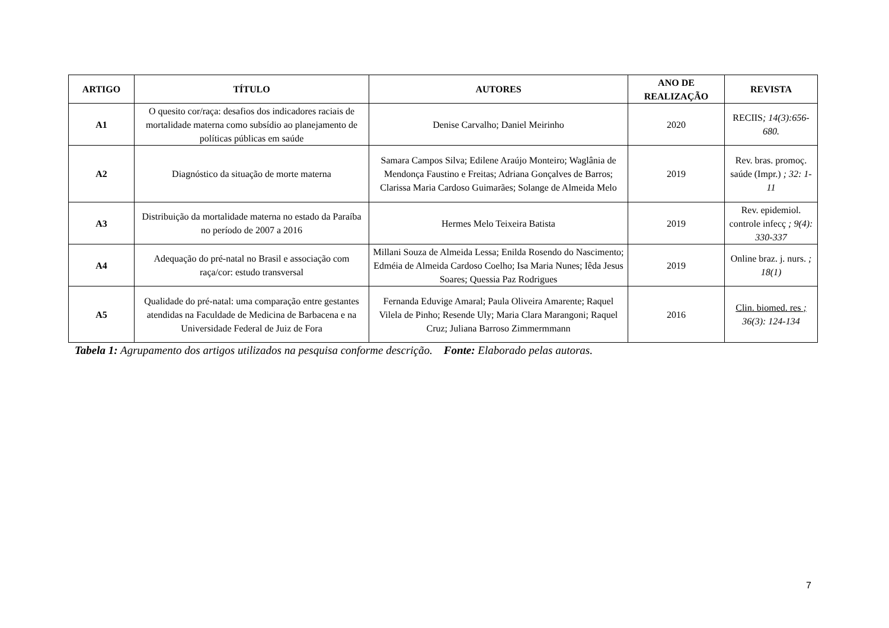| ARTIGO | TÍTULO | AUTORES | ANO DE REALIZAÇÃO | REVISTA |
| --- | --- | --- | --- | --- |
| A1 | O quesito cor/raça: desafios dos indicadores raciais de mortalidade materna como subsídio ao planejamento de políticas públicas em saúde | Denise Carvalho; Daniel Meirinho | 2020 | RECIIS ; 14(3):656-680. |
| A2 | Diagnóstico da situação de morte materna | Samara Campos Silva; Edilene Araújo Monteiro; Waglânia de Mendonça Faustino e Freitas; Adriana Gonçalves de Barros; Clarissa Maria Cardoso Guimarães; Solange de Almeida Melo | 2019 | Rev. bras. promoç. saúde (Impr.) ; 32: 1-11 |
| A3 | Distribuição da mortalidade materna no estado da Paraíba no período de 2007 a 2016 | Hermes Melo Teixeira Batista | 2019 | Rev. epidemiol. controle infecç ; 9(4): 330-337 |
| A4 | Adequação do pré-natal no Brasil e associação com raça/cor: estudo transversal | Millani Souza de Almeida Lessa; Enilda Rosendo do Nascimento; Edméia de Almeida Cardoso Coelho; Isa Maria Nunes; Iêda Jesus Soares; Quessia Paz Rodrigues | 2019 | Online braz. j. nurs. ; 18(1) |
| A5 | Qualidade do pré-natal: uma comparação entre gestantes atendidas na Faculdade de Medicina de Barbacena e na Universidade Federal de Juiz de Fora | Fernanda Eduvige Amaral; Paula Oliveira Amarente; Raquel Vilela de Pinho; Resende Uly; Maria Clara Marangoni; Raquel Cruz; Juliana Barroso Zimmermmann | 2016 | Clin. biomed. res ; 36(3): 124-134 |
Tabela 1: Agrupamento dos artigos utilizados na pesquisa conforme descrição. Fonte: Elaborado pelas autoras.
7